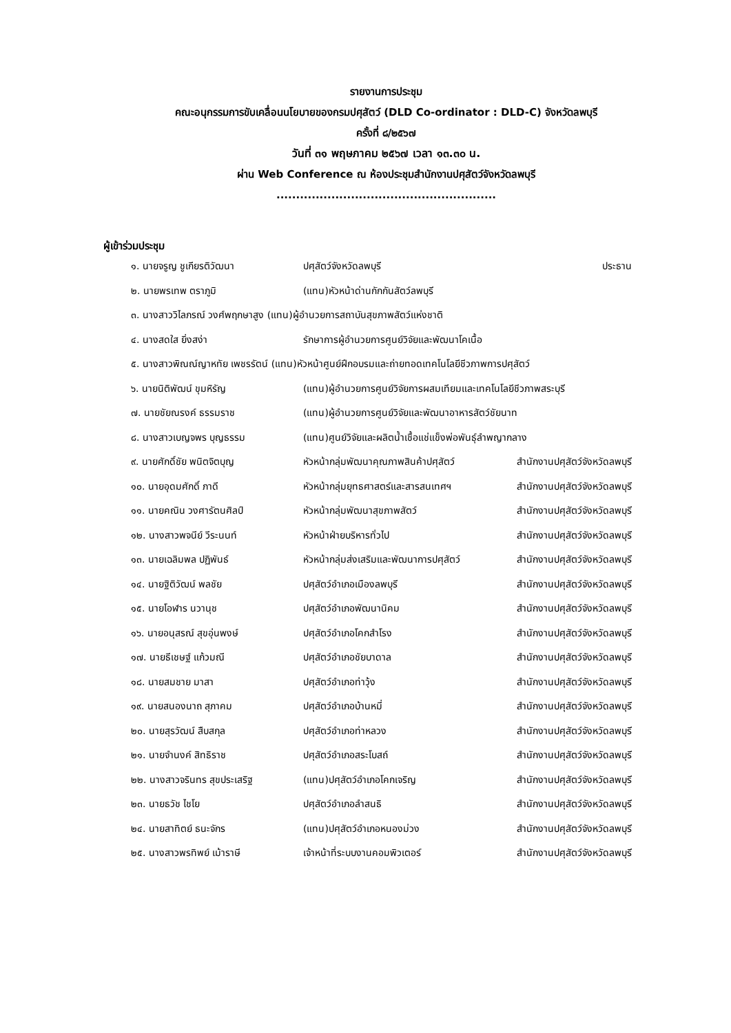รายงานการประชุม
คณะอนุกรรมการขับเคลื่อนนโยบายของกรมปศุสัตว์ (DLD Co-ordinator : DLD-C) จังหวัดลพบุรี
ครั้งที่ ๘/๒๕๖๗
วันที่ ๓๑ พฤษภาคม ๒๕๖๗ เวลา ๑๓.๓๐ น.
ผ่าน Web Conference ณ ห้องประชุมสำนักงานปศุสัตว์จังหวัดลพบุรี
........................................................
ผู้เข้าร่วมประชุม
| ๑. นายจรูญ ชูเกียรติวัฒนา | ปศุสัตว์จังหวัดลพบุรี | ประธาน |
| ๒. นายพรเทพ ตราภูมิ | (แทน)หัวหน้าด่านกักกันสัตว์ลพบุรี | |
| ๓. นางสาววิไลภรณ์ วงศ์พฤกษาสูง (แทน)ผู้อำนวยการสถาบันสุขภาพสัตว์แห่งชาติ | | |
| ๔. นางสดใส ยิ่งสง่า | รักษาการผู้อำนวยการศูนย์วิจัยและพัฒนาโคเนื้อ | |
| ๕. นางสาวพิณณ์ญาหทัย เพชรรัตน์ (แทน)หัวหน้าศูนย์ฝึกอบรมและถ่ายทอดเทคโนโลยีชีวภาพการปศุสัตว์ | | |
| ๖. นายนิติพัฒน์ ขุมหิรัญ | (แทน)ผู้อำนวยการศูนย์วิจัยการผสมเทียมและเทคโนโลยีชีวภาพสระบุรี | |
| ๗. นายชัยณรงค์ ธรรมราช | (แทน)ผู้อำนวยการศูนย์วิจัยและพัฒนาอาหารสัตว์ชัยนาท | |
| ๘. นางสาวเบญจพร บุญธรรม | (แทน)ศูนย์วิจัยและผลิตน้ำเชื้อแช่แข็งพ่อพันธุ์ลำพญากลาง | |
| ๙. นายศักดิ์ชัย พนิตจิตบุญ | หัวหน้ากลุ่มพัฒนาคุณภาพสินค้าปศุสัตว์ | สำนักงานปศุสัตว์จังหวัดลพบุรี |
| ๑๐. นายอุดมศักดิ์ ภาดี | หัวหน้ากลุ่มยุทธศาสตร์และสารสนเทศฯ | สำนักงานปศุสัตว์จังหวัดลพบุรี |
| ๑๑. นายคณิน วงศารัตนศิลป์ | หัวหน้ากลุ่มพัฒนาสุขภาพสัตว์ | สำนักงานปศุสัตว์จังหวัดลพบุรี |
| ๑๒. นางสาวพจนีย์ วีระนนท์ | หัวหน้าฝ่ายบริหารทั่วไป | สำนักงานปศุสัตว์จังหวัดลพบุรี |
| ๑๓. นายเฉลิมพล ปฏิพันธ์ | หัวหน้ากลุ่มส่งเสริมและพัฒนาการปศุสัตว์ | สำนักงานปศุสัตว์จังหวัดลพบุรี |
| ๑๔. นายฐิติวัฒน์ พลชัย | ปศุสัตว์อำเภอเมืองลพบุรี | สำนักงานปศุสัตว์จังหวัดลพบุรี |
| ๑๕. นายโอฬาร นวานุช | ปศุสัตว์อำเภอพัฒนานิคม | สำนักงานปศุสัตว์จังหวัดลพบุรี |
| ๑๖. นายอนุสรณ์ สุขอุ่นพงษ์ | ปศุสัตว์อำเภอโคกสำโรง | สำนักงานปศุสัตว์จังหวัดลพบุรี |
| ๑๗. นายธีเชษฐ์ แก้วมณี | ปศุสัตว์อำเภอชัยบาดาล | สำนักงานปศุสัตว์จังหวัดลพบุรี |
| ๑๘. นายสมชาย มาสา | ปศุสัตว์อำเภอท่าวุ้ง | สำนักงานปศุสัตว์จังหวัดลพบุรี |
| ๑๙. นายสนองนาถ สุภาคม | ปศุสัตว์อำเภอบ้านหมี่ | สำนักงานปศุสัตว์จังหวัดลพบุรี |
| ๒๐. นายสุรวัฒน์ สืบสกุล | ปศุสัตว์อำเภอท่าหลวง | สำนักงานปศุสัตว์จังหวัดลพบุรี |
| ๒๑. นายจำนงค์ สิทธิราช | ปศุสัตว์อำเภอสระโบสถ์ | สำนักงานปศุสัตว์จังหวัดลพบุรี |
| ๒๒. นางสาวจรินทร สุขประเสริฐ | (แทน)ปศุสัตว์อำเภอโคกเจริญ | สำนักงานปศุสัตว์จังหวัดลพบุรี |
| ๒๓. นายธวัช ไชโย | ปศุสัตว์อำเภอลำสนธิ | สำนักงานปศุสัตว์จังหวัดลพบุรี |
| ๒๔. นายสาทิตย์ ธนะจักร | (แทน)ปศุสัตว์อำเภอหนองม่วง | สำนักงานปศุสัตว์จังหวัดลพบุรี |
| ๒๕. นางสาวพรทิพย์ เม้าราษี | เจ้าหน้าที่ระบบงานคอมพิวเตอร์ | สำนักงานปศุสัตว์จังหวัดลพบุรี |